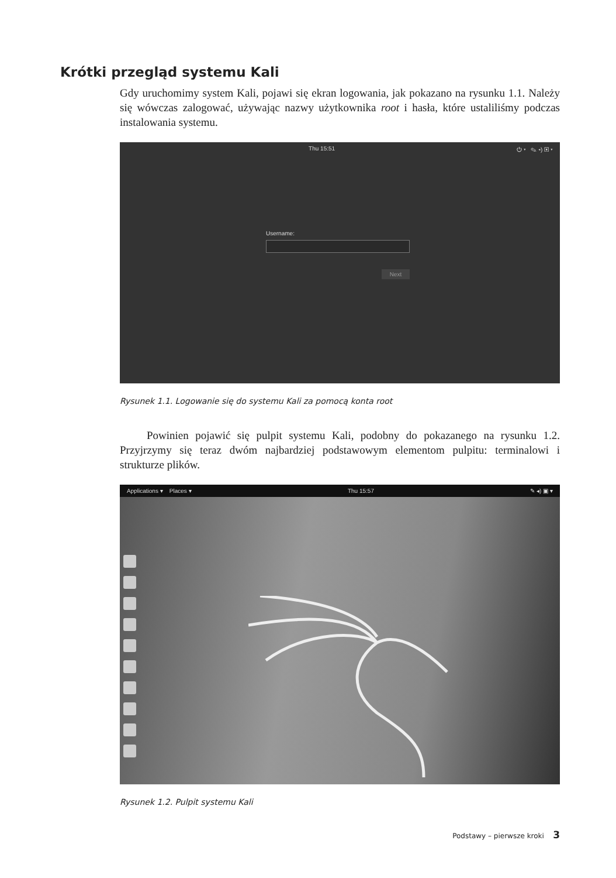Krótki przegląd systemu Kali
Gdy uruchomimy system Kali, pojawi się ekran logowania, jak pokazano na rysunku 1.1. Należy się wówczas zalogować, używając nazwy użytkownika root i hasła, które ustaliliśmy podczas instalowania systemu.
Thu 15:51 ⏻ ▾ ✎ ◂) ▣ ▾
Username:
Next
Rysunek 1.1. Logowanie się do systemu Kali za pomocą konta root
Powinien pojawić się pulpit systemu Kali, podobny do pokazanego na rysunku 1.2. Przyjrzymy się teraz dwóm najbardziej podstawowym elementom pulpitu: terminalowi i strukturze plików.
Applications ▾ Places ▾ Thu 15:57 ✎ ◂) ▣ ▾
Rysunek 1.2. Pulpit systemu Kali
Podstawy – pierwsze kroki 3